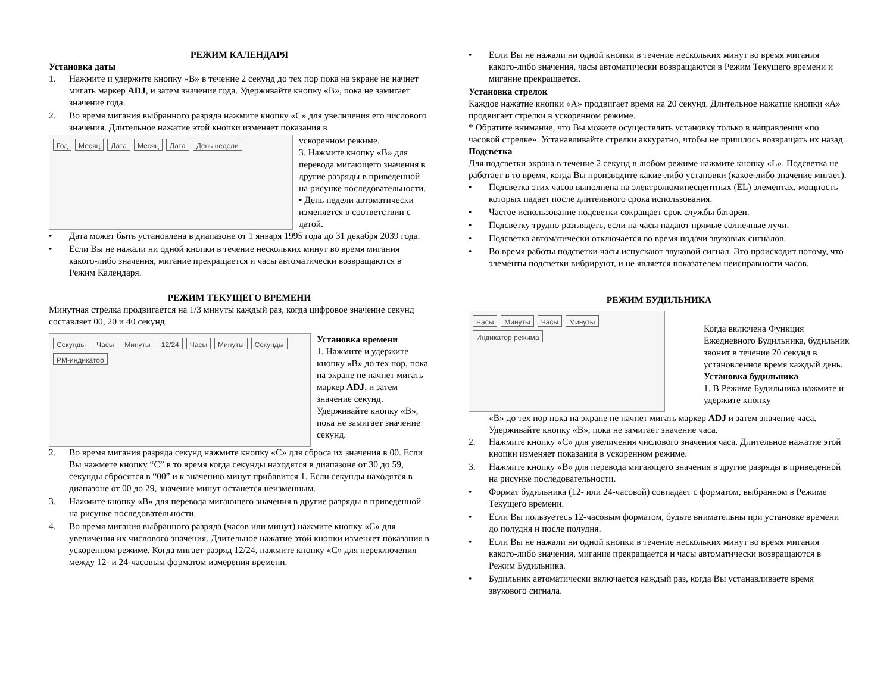РЕЖИМ КАЛЕНДАРЯ
Установка даты
1. Нажмите и удержите кнопку «B» в течение 2 секунд до тех пор пока на экране не начнет мигать маркер ADJ, и затем значение года. Удерживайте кнопку «B», пока не замигает значение года.
2. Во время мигания выбранного разряда нажмите кнопку «C» для увеличения его числового значения. Длительное нажатие этой кнопки изменяет показания в
Год Месяц Дата Месяц Дата День недели
ускоренном режиме.
3. Нажмите кнопку «B» для перевода мигающего значения в другие разряды в приведенной на рисунке последовательности.
• День недели автоматически изменяется в соответствии с датой.
• Дата может быть установлена в диапазоне от 1 января 1995 года до 31 декабря 2039 года.
• Если Вы не нажали ни одной кнопки в течение нескольких минут во время мигания какого-либо значения, мигание прекращается и часы автоматически возвращаются в Режим Календаря.
РЕЖИМ ТЕКУЩЕГО ВРЕМЕНИ
Минутная стрелка продвигается на 1/3 минуты каждый раз, когда цифровое значение секунд составляет 00, 20 и 40 секунд.
Секунды Часы Минуты 12/24 Часы Минуты Секунды PM-индикатор
Установка времени
1. Нажмите и удержите кнопку «B» до тех пор, пока на экране не начнет мигать маркер ADJ, и затем значение секунд. Удерживайте кнопку «B», пока не замигает значение секунд.
2. Во время мигания разряда секунд нажмите кнопку «C» для сброса их значения в 00. Если Вы нажмете кнопку “C” в то время когда секунды находятся в диапазоне от 30 до 59, секунды сбросятся в “00” и к значению минут прибавится 1. Если секунды находятся в диапазоне от 00 до 29, значение минут останется неизменным.
3. Нажмите кнопку «B» для перевода мигающего значения в другие разряды в приведенной на рисунке последовательности.
4. Во время мигания выбранного разряда (часов или минут) нажмите кнопку «C» для увеличения их числового значения. Длительное нажатие этой кнопки изменяет показания в ускоренном режиме. Когда мигает разряд 12/24, нажмите кнопку «C» для переключения между 12- и 24-часовым форматом измерения времени.
• Если Вы не нажали ни одной кнопки в течение нескольких минут во время мигания какого-либо значения, часы автоматически возвращаются в Режим Текущего времени и мигание прекращается.
Установка стрелок
Каждое нажатие кнопки «A» продвигает время на 20 секунд. Длительное нажатие кнопки «A» продвигает стрелки в ускоренном режиме.
* Обратите внимание, что Вы можете осуществлять установку только в направлении «по часовой стрелке». Устанавливайте стрелки аккуратно, чтобы не пришлось возвращать их назад.
Подсветка
Для подсветки экрана в течение 2 секунд в любом режиме нажмите кнопку «L». Подсветка не работает в то время, когда Вы производите какие-либо установки (какое-либо значение мигает).
• Подсветка этих часов выполнена на электролюминесцентных (EL) элементах, мощность которых падает после длительного срока использования.
• Частое использование подсветки сокращает срок службы батареи.
• Подсветку трудно разглядеть, если на часы падают прямые солнечные лучи.
• Подсветка автоматически отключается во время подачи звуковых сигналов.
• Во время работы подсветки часы испускают звуковой сигнал. Это происходит потому, что элементы подсветки вибрируют, и не является показателем неисправности часов.
РЕЖИМ БУДИЛЬНИКА
Часы Минуты Часы Минуты Индикатор режима
Когда включена Функция Ежедневного Будильника, будильник звонит в течение 20 секунд в установленное время каждый день.
Установка будильника
1. В Режиме Будильника нажмите и удержите кнопку
«B» до тех пор пока на экране не начнет мигать маркер ADJ и затем значение часа. Удерживайте кнопку «B», пока не замигает значение часа.
2. Нажмите кнопку «C» для увеличения числового значения часа. Длительное нажатие этой кнопки изменяет показания в ускоренном режиме.
3. Нажмите кнопку «B» для перевода мигающего значения в другие разряды в приведенной на рисунке последовательности.
• Формат будильника (12- или 24-часовой) совпадает с форматом, выбранном в Режиме Текущего времени.
• Если Вы пользуетесь 12-часовым форматом, будьте внимательны при установке времени до полудня и после полудня.
• Если Вы не нажали ни одной кнопки в течение нескольких минут во время мигания какого-либо значения, мигание прекращается и часы автоматически возвращаются в Режим Будильника.
• Будильник автоматически включается каждый раз, когда Вы устанавливаете время звукового сигнала.